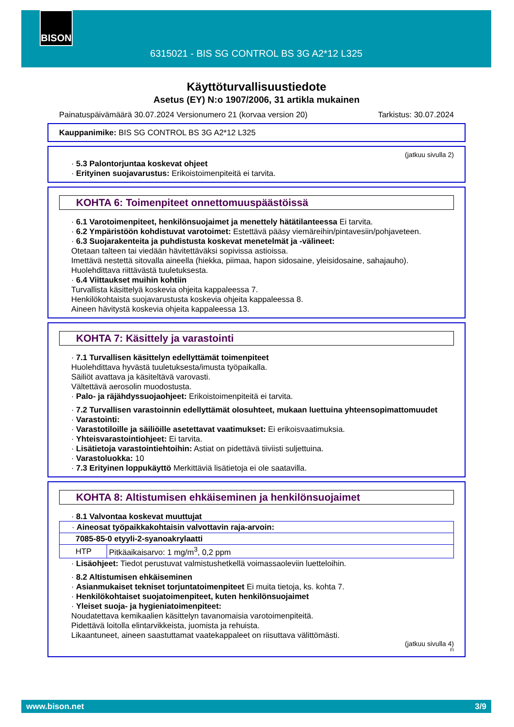6315021 - BIS SG CONTROL BS 3G A2*12 L325 BISON
Käyttöturvallisuustiedote
Asetus (EY) N:o 1907/2006, 31 artikla mukainen
Painatuspäivämäärä 30.07.2024 Versionumero 21 (korvaa version 20) Tarkistus: 30.07.2024
Kauppanimike: BIS SG CONTROL BS 3G A2*12 L325
(jatkuu sivulla 2)
· 5.3 Palontorjuntaa koskevat ohjeet
· Erityinen suojavarustus: Erikoistoimenpiteitä ei tarvita.
KOHTA 6: Toimenpiteet onnettomuuspäästöissä
· 6.1 Varotoimenpiteet, henkilönsuojaimet ja menettely hätätilanteessa Ei tarvita.
· 6.2 Ympäristöön kohdistuvat varotoimet: Estettävä pääsy viemäreihin/pintavesiin/pohjaveteen.
· 6.3 Suojarakenteita ja puhdistusta koskevat menetelmät ja -välineet:
Otetaan talteen tai viedään hävitettäväksi sopivissa astioissa.
Imettävä nestettä sitovalla aineella (hiekka, piimaa, hapon sidosaine, yleisidosaine, sahajauho).
Huolehdittava riittävästä tuuletuksesta.
· 6.4 Viittaukset muihin kohtiin
Turvallista käsittelyä koskevia ohjeita kappaleessa 7.
Henkilökohtaista suojavarustusta koskevia ohjeita kappaleessa 8.
Aineen hävitystä koskevia ohjeita kappaleessa 13.
KOHTA 7: Käsittely ja varastointi
· 7.1 Turvallisen käsittelyn edellyttämät toimenpiteet
Huolehdittava hyvästä tuuletuksesta/imusta työpaikalla.
Säiliöt avattava ja käsiteltävä varovasti.
Vältettävä aerosolin muodostusta.
· Palo- ja räjähdyssuojaohjeet: Erikoistoimenpiteitä ei tarvita.
· 7.2 Turvallisen varastoinnin edellyttämät olosuhteet, mukaan luettuina yhteensopimattomuudet
· Varastointi:
· Varastotiloille ja säiliöille asetettavat vaatimukset: Ei erikoisvaatimuksia.
· Yhteisvarastointiohjeet: Ei tarvita.
· Lisätietoja varastointiehtoihin: Astiat on pidettävä tiiviisti suljettuina.
· Varastoluokka: 10
· 7.3 Erityinen loppukäyttö Merkittäviä lisätietoja ei ole saatavilla.
KOHTA 8: Altistumisen ehkäiseminen ja henkilönsuojaimet
· 8.1 Valvontaa koskevat muuttujat
| · Aineosat työpaikkakohtaisin valvottavin raja-arvoin: | |
| 7085-85-0 etyyli-2-syanoakrylaatti | |
| HTP | Pitkäaikaisarvo: 1 mg/m<sup>3</sup>, 0,2 ppm |
· Lisäohjeet: Tiedot perustuvat valmistushetkellä voimassaoleviin luetteloihin.
· 8.2 Altistumisen ehkäiseminen
· Asianmukaiset tekniset torjuntatoimenpiteet Ei muita tietoja, ks. kohta 7.
· Henkilökohtaiset suojatoimenpiteet, kuten henkilönsuojaimet
· Yleiset suoja- ja hygieniatoimenpiteet:
Noudatettava kemikaalien käsittelyn tavanomaisia varotoimenpiteitä.
Pidettävä loitolla elintarvikkeista, juomista ja rehuista.
Likaantuneet, aineen saastuttamat vaatekappaleet on riisuttava välittömästi.
(jatkuu sivulla 4)
FI
www.bison.net 3/9